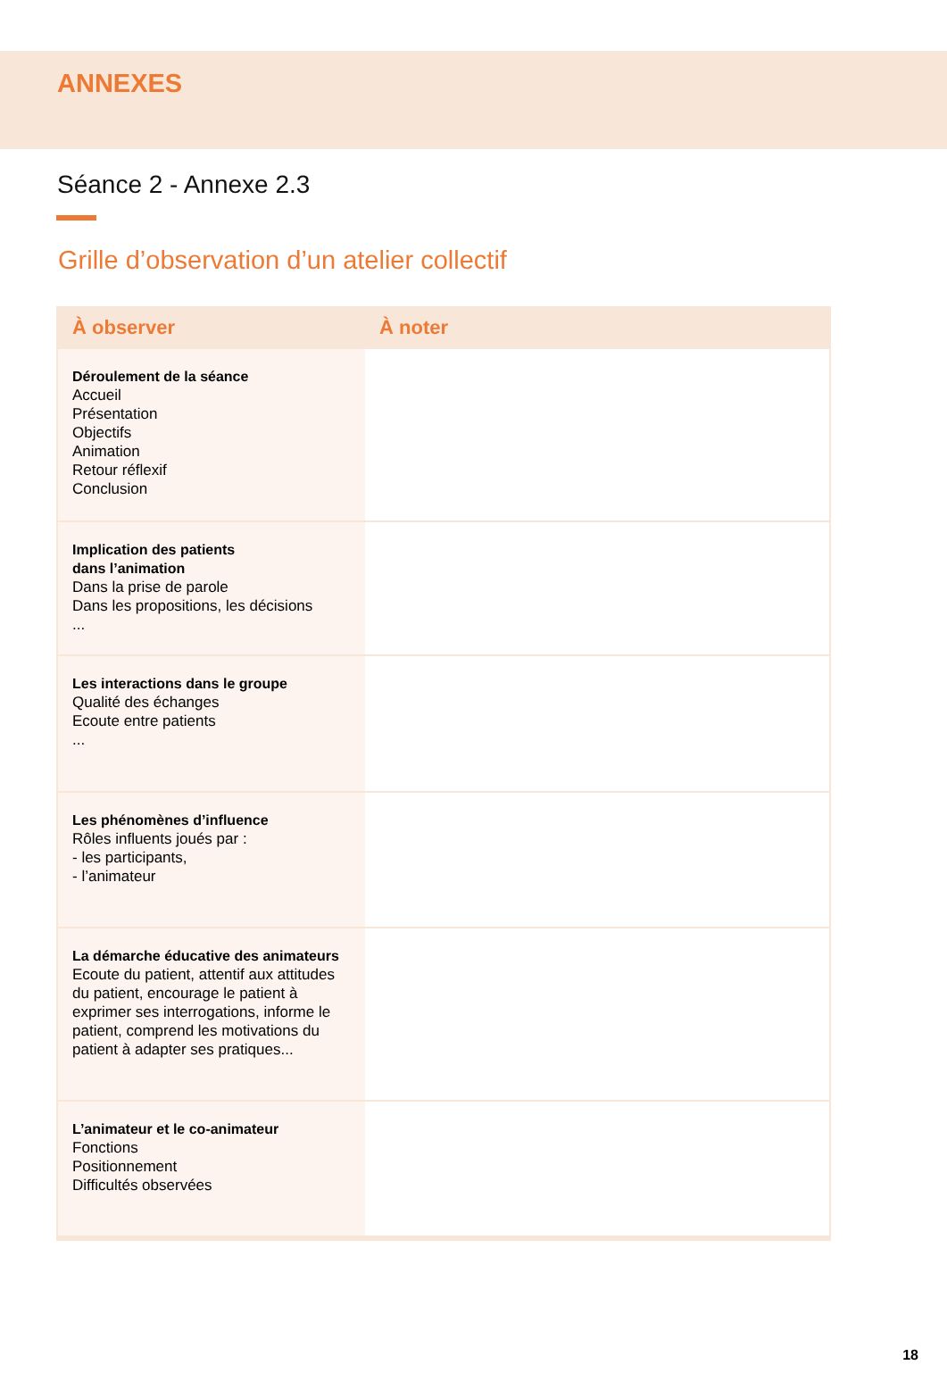ANNEXES
Séance 2 - Annexe 2.3
Grille d’observation d’un atelier collectif
| À observer | À noter |
| --- | --- |
| Déroulement de la séance Accueil Présentation Objectifs Animation Retour réflexif Conclusion | |
| Implication des patients dans l’animation Dans la prise de parole Dans les propositions, les décisions ... | |
| Les interactions dans le groupe Qualité des échanges Ecoute entre patients ... | |
| Les phénomènes d’influence Rôles influents joués par : - les participants, - l’animateur | |
| La démarche éducative des animateurs Ecoute du patient, attentif aux attitudes du patient, encourage le patient à exprimer ses interrogations, informe le patient, comprend les motivations du patient à adapter ses pratiques... | |
| L’animateur et le co-animateur Fonctions Positionnement Difficultés observées | |
18